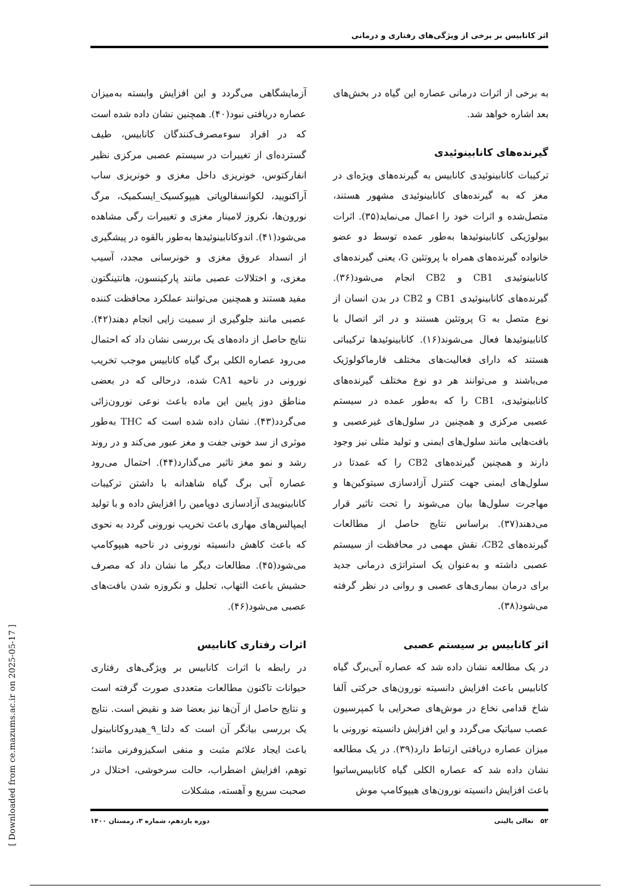اثر کانابیس بر برخی از ویژگی‌های رفتاری و درمانی
به برخی از اثرات درمانی عصاره این گیاه در بخش‌های بعد اشاره خواهد شد.
گیرنده‌های کانابینوئیدی
ترکیبات کانابینوئیدی کانابیس به گیرنده‌های ویژه‌ای در مغز که به گیرنده‌های کانابینوئیدی مشهور هستند، متصل‌شده و اثرات خود را اعمال می‌نماید(۳۵). اثرات بیولوژیکی کانابینوئیدها به‌طور عمده توسط دو عضو خانواده گیرنده‌های همراه با پروتئین G، یعنی گیرنده‌های کانابینوئیدی CB1 و CB2 انجام می‌شود(۳۶). گیرنده‌های کانابینوئیدی CB1 و CB2 در بدن انسان از نوع متصل به G پروتئین هستند و در اثر اتصال با کانابینوئیدها فعال می‌شوند(۱۶). کانابینوئیدها ترکیباتی هستند که دارای فعالیت‌های مختلف فارماکولوژیک می‌باشند و می‌توانند هر دو نوع مختلف گیرنده‌های کانابینوئیدی، CB1 را که به‌طور عمده در سیستم عصبی مرکزی و همچنین در سلول‌های غیرعصبی و بافت‌هایی مانند سلول‌های ایمنی و تولید مثلی نیز وجود دارند و همچنین گیرنده‌های CB2 را که عمدتا در سلول‌های ایمنی جهت کنترل آزادسازی سیتوکین‌ها و مهاجرت سلول‌ها بیان می‌شوند را تحت تاثیر قرار می‌دهند(۳۷). براساس نتایج حاصل از مطالعات گیرنده‌های CB2، نقش مهمی در محافظت از سیستم عصبی داشته و به‌عنوان یک استراتژی درمانی جدید برای درمان بیماری‌های عصبی و روانی در نظر گرفته می‌شود(۳۸).
اثر کانابیس بر سیستم عصبی
در یک مطالعه نشان داده شد که عصاره آبی‌برگ گیاه کانابیس باعث افزایش دانسیته نورون‌های حرکتی آلفا شاخ قدامی نخاع در موش‌های صحرایی با کمپرسیون عصب سیاتیک می‌گردد و این افزایش دانسیته نورونی با میزان عصاره دریافتی ارتباط دارد(۳۹). در یک مطالعه نشان داده شد که عصاره الکلی گیاه کانابیس‌ساتیوا باعث افزایش دانسیته نورون‌های هیپوکامپ موش
آزمایشگاهی می‌گردد و این افزایش وابسته به‌میزان عصاره دریافتی نبود(۴۰). همچنین نشان داده شده است که در افراد سوءمصرف‌کنندگان کانابیس، طیف گسترده‌ای از تغییرات در سیستم عصبی مرکزی نظیر انفارکتوس، خونریزی داخل مغزی و خونریزی ساب آراکنویید، لکوانسفالوپاتی هیپوکسیک_ایسکمیک، مرگ نورون‌ها، نکروز لامینار مغزی و تغییرات رگی مشاهده می‌شود(۴۱). اندوکانابینوئیدها به‌طور بالقوه در پیشگیری از انسداد عروق مغزی و خونرسانی مجدد، آسیب مغزی، و اختلالات عصبی مانند پارکینسون، هانتینگتون مفید هستند و همچنین می‌توانند عملکرد محافظت کننده عصبی مانند جلوگیری از سمیت زایی انجام دهند(۴۲). نتایج حاصل از داده‌های یک بررسی نشان داد که احتمال می‌رود عصاره الکلی برگ گیاه کانابیس موجب تخریب نورونی در ناحیه CA1 شده، درحالی که در بعضی مناطق دوز پایین این ماده باعث نوعی نورون‌زائی می‌گردد(۴۳). نشان داده شده است که THC به‌طور موثری از سد خونی جفت و مغز عبور می‌کند و در روند رشد و نمو مغز تاثیر می‌گذارد(۴۴). احتمال می‌رود عصاره آبی برگ گیاه شاهدانه با داشتن ترکیبات کانابینوییدی آزادسازی دوپامین را افزایش داده و با تولید ایمپالس‌های مهاری باعث تخریب نورونی گردد به نحوی که باعث کاهش دانسیته نورونی در ناحیه هیپوکامپ می‌شود(۴۵). مطالعات دیگر ما نشان داد که مصرف حشیش باعث التهاب، تحلیل و نکروزه شدن بافت‌های عصبی می‌شود(۴۶).
اثرات رفتاری کانابیس
در رابطه با اثرات کانابیس بر ویژگی‌های رفتاری حیوانات تاکنون مطالعات متعددی صورت گرفته است و نتایج حاصل از آن‌ها نیز بعضا ضد و نقیض است. نتایج یک بررسی بیانگر آن است که دلتا_۹_هیدروکانابینول باعث ایجاد علائم مثبت و منفی اسکیزوفرنی مانند؛ توهم، افزایش اضطراب، حالت سرخوشی، اختلال در صحبت سریع و آهسته، مشکلات
۵۲ تعالی بالینی دوره یازدهم، شماره ۳، زمستان ۱۴۰۰
[ Downloaded from ce.mazums.ac.ir on 2025-05-17 ]